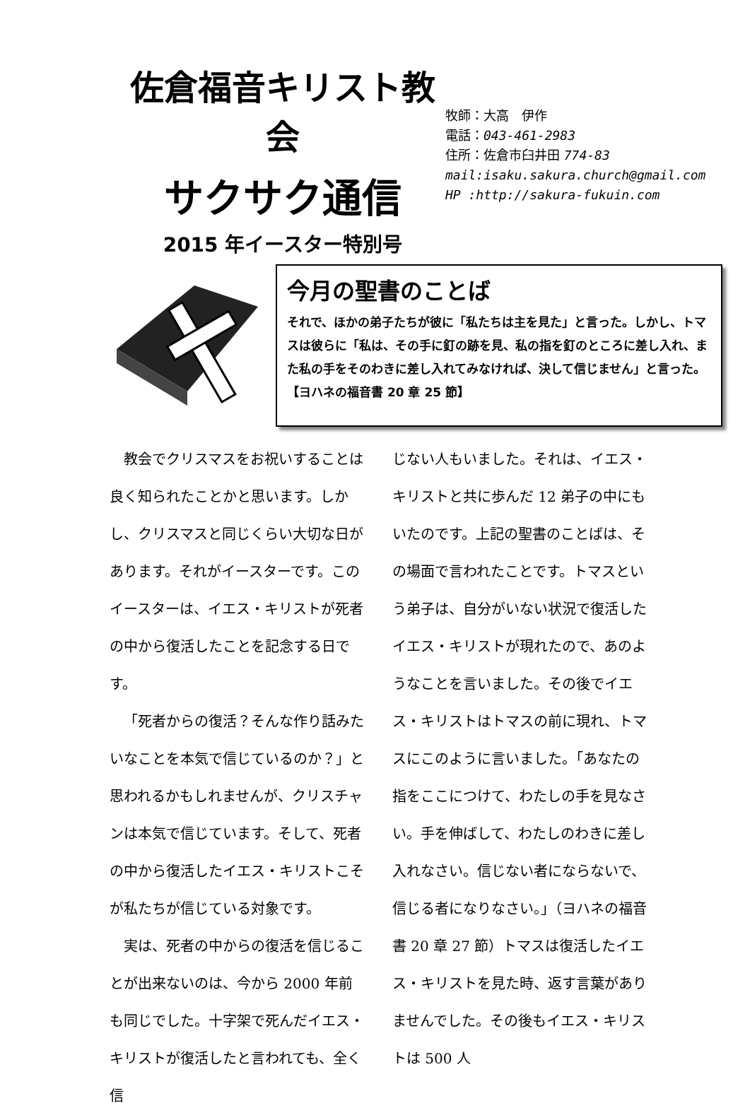佐倉福音キリスト教会
サクサク通信
2015 年イースター特別号
牧師：大高　伊作
電話：043-461-2983
住所：佐倉市臼井田 774-83
mail:isaku.sakura.church@gmail.com
HP :http://sakura-fukuin.com
今月の聖書のことば
それで、ほかの弟子たちが彼に「私たちは主を見た」と言った。しかし、トマスは彼らに「私は、その手に釘の跡を見、私の指を釘のところに差し入れ、また私の手をそのわきに差し入れてみなければ、決して信じません」と言った。【ヨハネの福音書 20 章 25 節】
教会でクリスマスをお祝いすることは良く知られたことかと思います。しかし、クリスマスと同じくらい大切な日があります。それがイースターです。このイースターは、イエス・キリストが死者の中から復活したことを記念する日です。
「死者からの復活？そんな作り話みたいなことを本気で信じているのか？」と思われるかもしれませんが、クリスチャンは本気で信じています。そして、死者の中から復活したイエス・キリストこそが私たちが信じている対象です。
実は、死者の中からの復活を信じることが出来ないのは、今から 2000 年前も同じでした。十字架で死んだイエス・キリストが復活したと言われても、全く信
じない人もいました。それは、イエス・キリストと共に歩んだ 12 弟子の中にもいたのです。上記の聖書のことばは、その場面で言われたことです。トマスという弟子は、自分がいない状況で復活したイエス・キリストが現れたので、あのようなことを言いました。その後でイエス・キリストはトマスの前に現れ、トマスにこのように言いました。「あなたの指をここにつけて、わたしの手を見なさい。手を伸ばして、わたしのわきに差し入れなさい。信じない者にならないで、信じる者になりなさい。」（ヨハネの福音書 20 章 27 節）トマスは復活したイエス・キリストを見た時、返す言葉がありませんでした。その後もイエス・キリストは 500 人